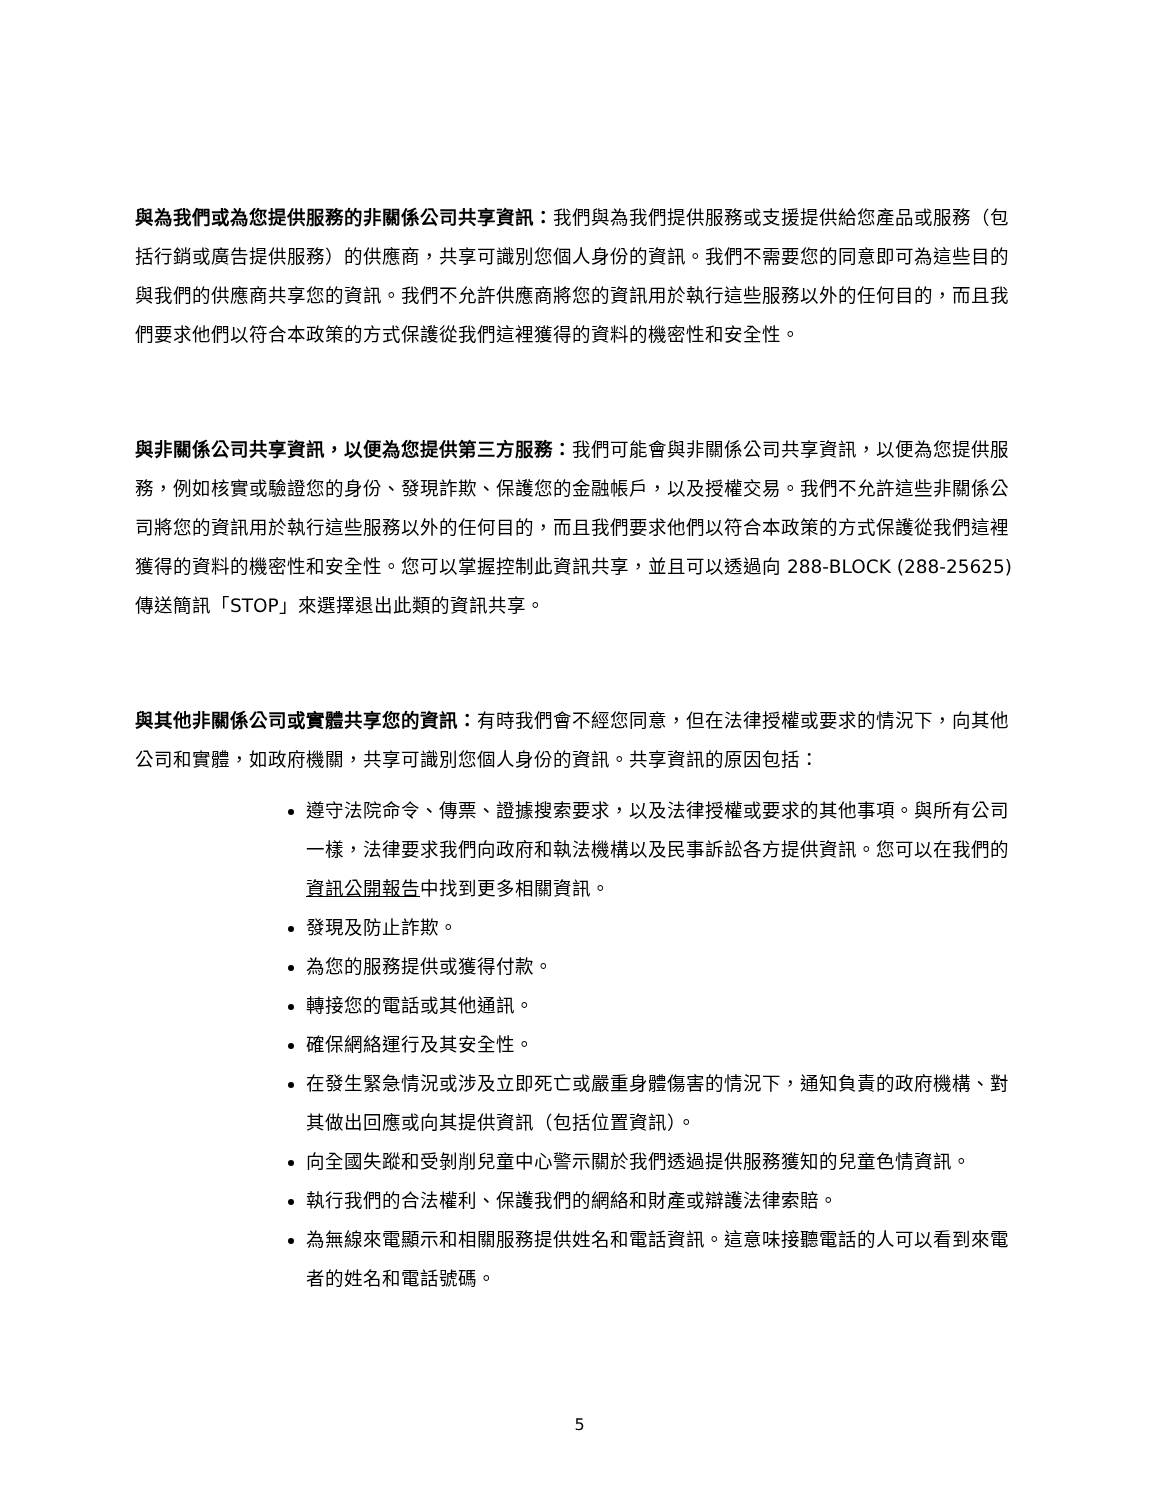與為我們或為您提供服務的非關係公司共享資訊：我們與為我們提供服務或支援提供給您產品或服務（包括行銷或廣告提供服務）的供應商，共享可識別您個人身份的資訊。我們不需要您的同意即可為這些目的與我們的供應商共享您的資訊。我們不允許供應商將您的資訊用於執行這些服務以外的任何目的，而且我們要求他們以符合本政策的方式保護從我們這裡獲得的資料的機密性和安全性。
與非關係公司共享資訊，以便為您提供第三方服務：我們可能會與非關係公司共享資訊，以便為您提供服務，例如核實或驗證您的身份、發現詐欺、保護您的金融帳戶，以及授權交易。我們不允許這些非關係公司將您的資訊用於執行這些服務以外的任何目的，而且我們要求他們以符合本政策的方式保護從我們這裡獲得的資料的機密性和安全性。您可以掌握控制此資訊共享，並且可以透過向 288-BLOCK (288-25625) 傳送簡訊「STOP」來選擇退出此類的資訊共享。
與其他非關係公司或實體共享您的資訊：有時我們會不經您同意，但在法律授權或要求的情況下，向其他公司和實體，如政府機關，共享可識別您個人身份的資訊。共享資訊的原因包括：
遵守法院命令、傳票、證據搜索要求，以及法律授權或要求的其他事項。與所有公司一樣，法律要求我們向政府和執法機構以及民事訴訟各方提供資訊。您可以在我們的資訊公開報告中找到更多相關資訊。
發現及防止詐欺。
為您的服務提供或獲得付款。
轉接您的電話或其他通訊。
確保網絡運行及其安全性。
在發生緊急情況或涉及立即死亡或嚴重身體傷害的情況下，通知負責的政府機構、對其做出回應或向其提供資訊（包括位置資訊）。
向全國失蹤和受剝削兒童中心警示關於我們透過提供服務獲知的兒童色情資訊。
執行我們的合法權利、保護我們的網絡和財產或辯護法律索賠。
為無線來電顯示和相關服務提供姓名和電話資訊。這意味接聽電話的人可以看到來電者的姓名和電話號碼。
5